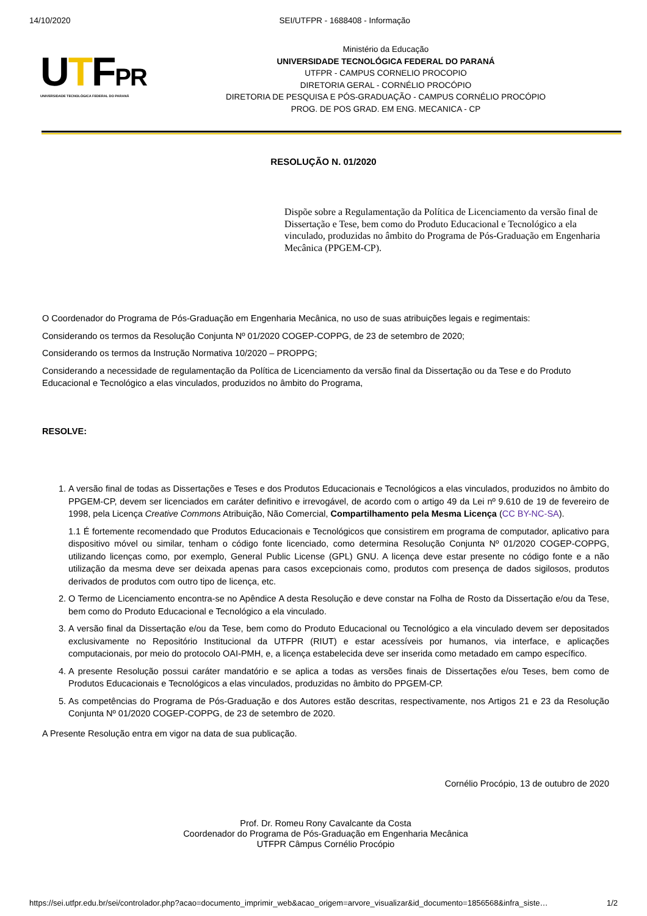14/10/2020 SEI/UTFPR - 1688408 - Informação
UTFPR
UNIVERSIDADE TECNOLÓGICA FEDERAL DO PARANÁ
Ministério da Educação
UNIVERSIDADE TECNOLÓGICA FEDERAL DO PARANÁ
UTFPR - CAMPUS CORNELIO PROCOPIO
DIRETORIA GERAL - CORNÉLIO PROCÓPIO
DIRETORIA DE PESQUISA E PÓS-GRADUAÇÃO - CAMPUS CORNÉLIO PROCÓPIO
PROG. DE POS GRAD. EM ENG. MECANICA - CP
RESOLUÇÃO N. 01/2020
Dispõe sobre a Regulamentação da Política de Licenciamento da versão final de Dissertação e Tese, bem como do Produto Educacional e Tecnológico a ela vinculado, produzidas no âmbito do Programa de Pós-Graduação em Engenharia Mecânica (PPGEM-CP).
O Coordenador do Programa de Pós-Graduação em Engenharia Mecânica, no uso de suas atribuições legais e regimentais:
Considerando os termos da Resolução Conjunta Nº 01/2020 COGEP-COPPG, de 23 de setembro de 2020;
Considerando os termos da Instrução Normativa 10/2020 – PROPPG;
Considerando a necessidade de regulamentação da Política de Licenciamento da versão final da Dissertação ou da Tese e do Produto Educacional e Tecnológico a elas vinculados, produzidos no âmbito do Programa,
RESOLVE:
1. A versão final de todas as Dissertações e Teses e dos Produtos Educacionais e Tecnológicos a elas vinculados, produzidos no âmbito do PPGEM-CP, devem ser licenciados em caráter definitivo e irrevogável, de acordo com o artigo 49 da Lei nº 9.610 de 19 de fevereiro de 1998, pela Licença Creative Commons Atribuição, Não Comercial, Compartilhamento pela Mesma Licença (CC BY-NC-SA).
1.1 É fortemente recomendado que Produtos Educacionais e Tecnológicos que consistirem em programa de computador, aplicativo para dispositivo móvel ou similar, tenham o código fonte licenciado, como determina Resolução Conjunta Nº 01/2020 COGEP-COPPG, utilizando licenças como, por exemplo, General Public License (GPL) GNU. A licença deve estar presente no código fonte e a não utilização da mesma deve ser deixada apenas para casos excepcionais como, produtos com presença de dados sigilosos, produtos derivados de produtos com outro tipo de licença, etc.
2. O Termo de Licenciamento encontra-se no Apêndice A desta Resolução e deve constar na Folha de Rosto da Dissertação e/ou da Tese, bem como do Produto Educacional e Tecnológico a ela vinculado.
3. A versão final da Dissertação e/ou da Tese, bem como do Produto Educacional ou Tecnológico a ela vinculado devem ser depositados exclusivamente no Repositório Institucional da UTFPR (RIUT) e estar acessíveis por humanos, via interface, e aplicações computacionais, por meio do protocolo OAI-PMH, e, a licença estabelecida deve ser inserida como metadado em campo específico.
4. A presente Resolução possui caráter mandatório e se aplica a todas as versões finais de Dissertações e/ou Teses, bem como de Produtos Educacionais e Tecnológicos a elas vinculados, produzidas no âmbito do PPGEM-CP.
5. As competências do Programa de Pós-Graduação e dos Autores estão descritas, respectivamente, nos Artigos 21 e 23 da Resolução Conjunta Nº 01/2020 COGEP-COPPG, de 23 de setembro de 2020.
A Presente Resolução entra em vigor na data de sua publicação.
Cornélio Procópio, 13 de outubro de 2020
Prof. Dr. Romeu Rony Cavalcante da Costa
Coordenador do Programa de Pós-Graduação em Engenharia Mecânica
UTFPR Câmpus Cornélio Procópio
https://sei.utfpr.edu.br/sei/controlador.php?acao=documento_imprimir_web&acao_origem=arvore_visualizar&id_documento=1856568&infra_siste… 1/2